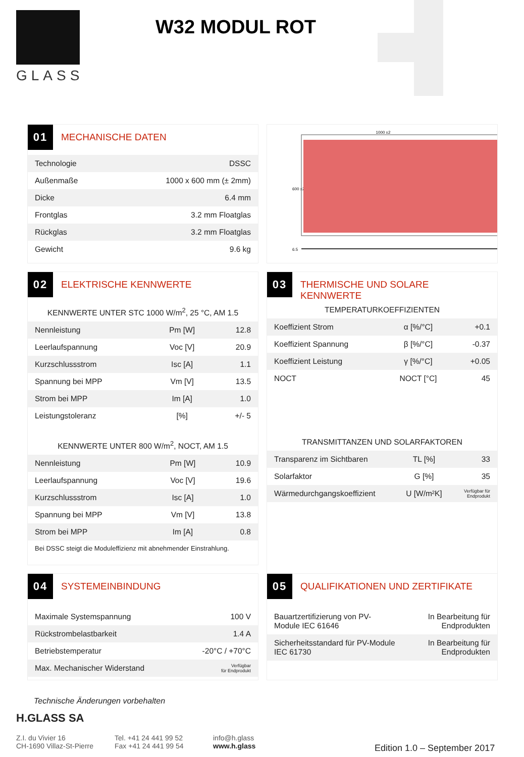GLASS
W32 MODUL ROT
01
MECHANISCHE DATEN
| Technologie | DSSC |
| Außenmaße | 1000 x 600 mm (± 2mm) |
| Dicke | 6.4 mm |
| Frontglas | 3.2 mm Floatglas |
| Rückglas | 3.2 mm Floatglas |
| Gewicht | 9.6 kg |
1000 ±2
600 ±2
6.5
02
ELEKTRISCHE KENNWERTE
KENNWERTE UNTER STC 1000 W/m<sup>2</sup>, 25 °C, AM 1.5
| Nennleistung | Pm [W] | 12.8 |
| Leerlaufspannung | Voc [V] | 20.9 |
| Kurzschlussstrom | Isc [A] | 1.1 |
| Spannung bei MPP | Vm [V] | 13.5 |
| Strom bei MPP | Im [A] | 1.0 |
| Leistungstoleranz | [%] | +/- 5 |
KENNWERTE UNTER 800 W/m<sup>2</sup>, NOCT, AM 1.5
| Nennleistung | Pm [W] | 10.9 |
| Leerlaufspannung | Voc [V] | 19.6 |
| Kurzschlussstrom | Isc [A] | 1.0 |
| Spannung bei MPP | Vm [V] | 13.8 |
| Strom bei MPP | Im [A] | 0.8 |
Bei DSSC steigt die Moduleffizienz mit abnehmender Einstrahlung.
03
THERMISCHE UND SOLARE
KENNWERTE
TEMPERATURKOEFFIZIENTEN
| Koeffizient Strom | α [%/°C] | +0.1 |
| Koeffizient Spannung | β [%/°C] | -0.37 |
| Koeffizient Leistung | γ [%/°C] | +0.05 |
| NOCT | NOCT [°C] | 45 |
TRANSMITTANZEN UND SOLARFAKTOREN
| Transparenz im Sichtbaren | TL [%] | 33 |
| Solarfaktor | G [%] | 35 |
| Wärmedurchgangskoeffizient | U [W/m²K] | Verfügbar für Endprodukt |
04
SYSTEMEINBINDUNG
| Maximale Systemspannung | 100 V |
| Rückstrombelastbarkeit | 1.4 A |
| Betriebstemperatur | -20°C / +70°C |
| Max. Mechanischer Widerstand | Verfügbar für Endprodukt |
05
QUALIFIKATIONEN UND ZERTIFIKATE
| Bauartzertifizierung von PV- Module IEC 61646 | In Bearbeitung für Endprodukten |
| Sicherheitsstandard für PV-Module IEC 61730 | In Bearbeitung für Endprodukten |
Technische Änderungen vorbehalten
H.GLASS SA
Z.I. du Vivier 16
CH-1690 Villaz-St-Pierre
Tel. +41 24 441 99 52
Fax +41 24 441 99 54
info@h.glass
www.h.glass
Edition 1.0 – September 2017